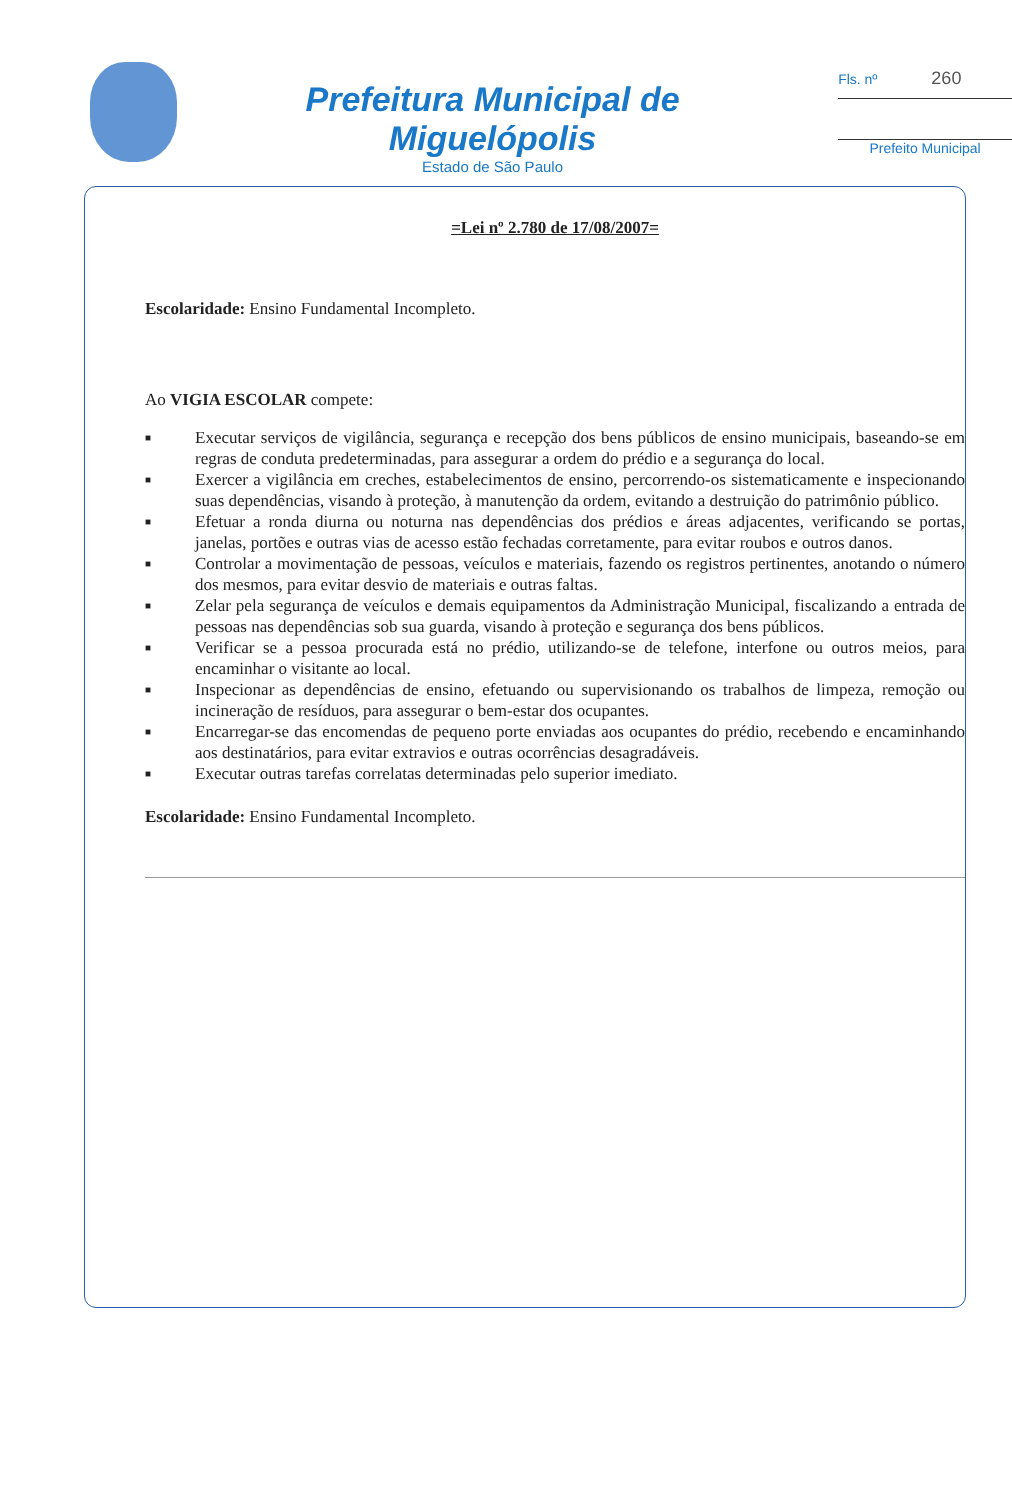Prefeitura Municipal de Miguelópolis
Estado de São Paulo
Fls. nº 260
Prefeito Municipal
=Lei nº 2.780 de 17/08/2007=
Escolaridade: Ensino Fundamental Incompleto.
Ao VIGIA ESCOLAR compete:
■ Executar serviços de vigilância, segurança e recepção dos bens públicos de ensino municipais, baseando-se em regras de conduta predeterminadas, para assegurar a ordem do prédio e a segurança do local.
■ Exercer a vigilância em creches, estabelecimentos de ensino, percorrendo-os sistematicamente e inspecionando suas dependências, visando à proteção, à manutenção da ordem, evitando a destruição do patrimônio público.
■ Efetuar a ronda diurna ou noturna nas dependências dos prédios e áreas adjacentes, verificando se portas, janelas, portões e outras vias de acesso estão fechadas corretamente, para evitar roubos e outros danos.
■ Controlar a movimentação de pessoas, veículos e materiais, fazendo os registros pertinentes, anotando o número dos mesmos, para evitar desvio de materiais e outras faltas.
■ Zelar pela segurança de veículos e demais equipamentos da Administração Municipal, fiscalizando a entrada de pessoas nas dependências sob sua guarda, visando à proteção e segurança dos bens públicos.
■ Verificar se a pessoa procurada está no prédio, utilizando-se de telefone, interfone ou outros meios, para encaminhar o visitante ao local.
■ Inspecionar as dependências de ensino, efetuando ou supervisionando os trabalhos de limpeza, remoção ou incineração de resíduos, para assegurar o bem-estar dos ocupantes.
■ Encarregar-se das encomendas de pequeno porte enviadas aos ocupantes do prédio, recebendo e encaminhando aos destinatários, para evitar extravios e outras ocorrências desagradáveis.
■ Executar outras tarefas correlatas determinadas pelo superior imediato.
Escolaridade: Ensino Fundamental Incompleto.